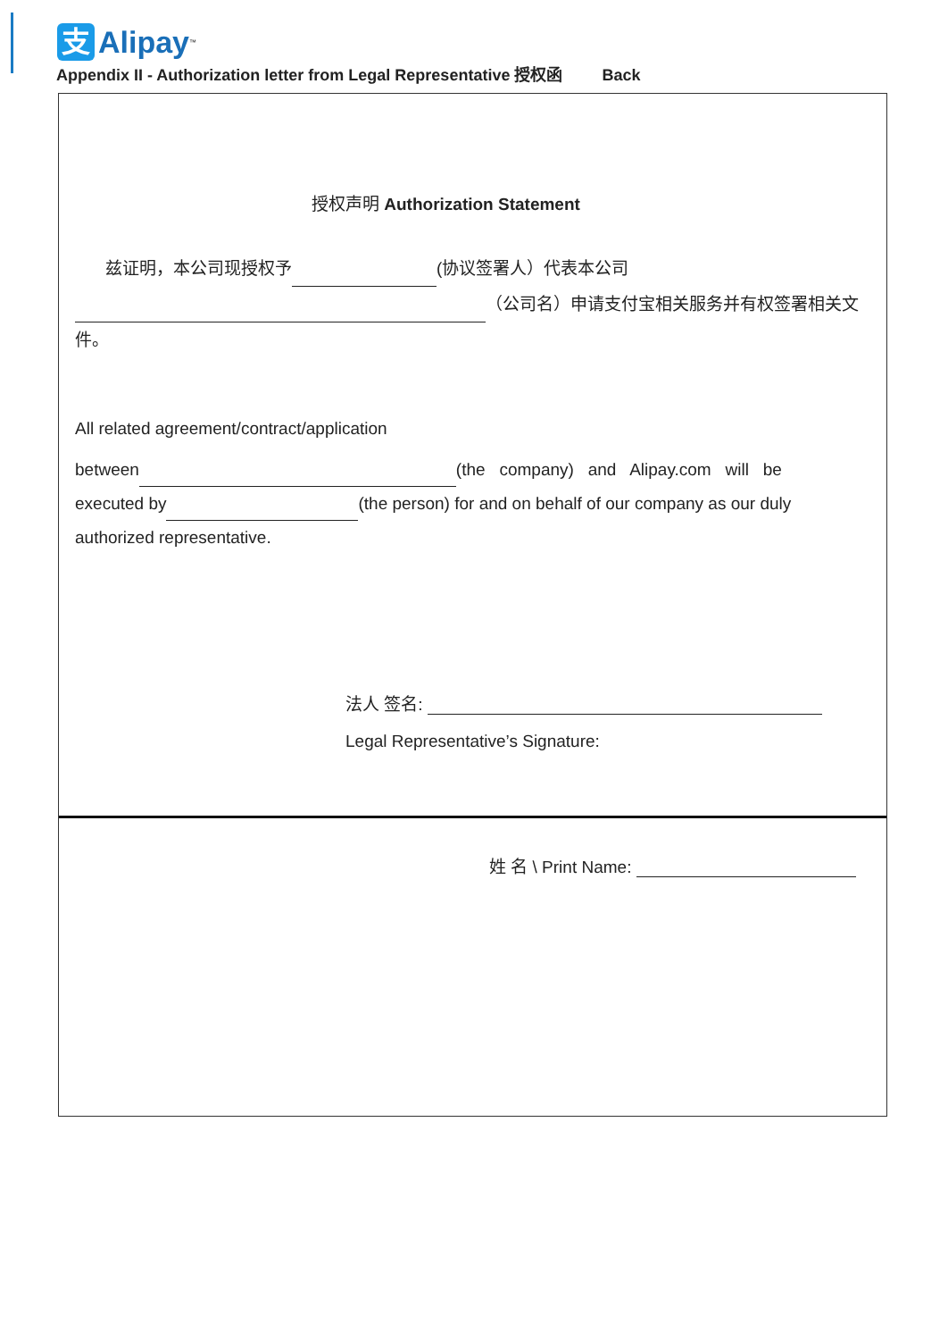支
Alipay
<sup>™</sup>
Appendix II - Authorization letter from Legal Representative 授权函 Back
授权声明 Authorization Statement
兹证明，本公司现授权予 (协议签署人）代表本公司
（公司名）申请支付宝相关服务并有权签署相关文件。
All related agreement/contract/application
between (the company) and Alipay.com will be
executed by (the person) for and on behalf of our company as our duly authorized representative.
法人 签名:
Legal Representative’s Signature:
姓 名 \ Print Name: